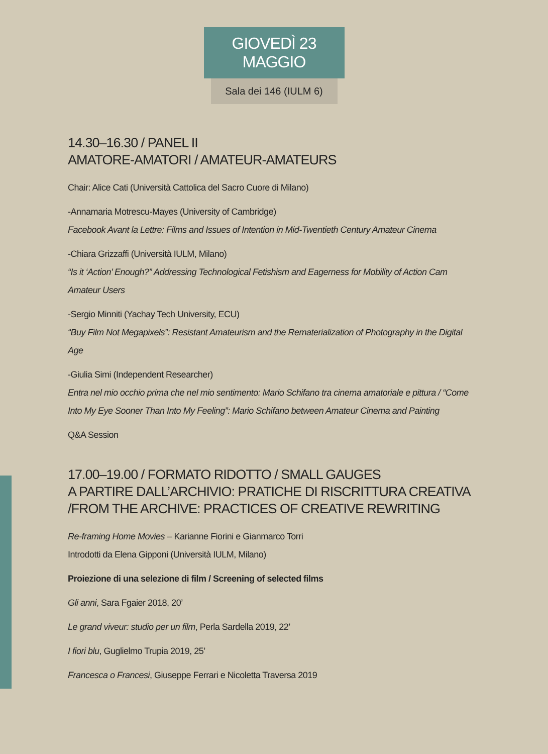GIOVEDÌ 23 MAGGIO
Sala dei 146 (IULM 6)
14.30–16.30 / PANEL II
AMATORE-AMATORI / AMATEUR-AMATEURS
Chair: Alice Cati (Università Cattolica del Sacro Cuore di Milano)
-Annamaria Motrescu-Mayes (University of Cambridge)
Facebook Avant la Lettre: Films and Issues of Intention in Mid-Twentieth Century Amateur Cinema
-Chiara Grizzaffi (Università IULM, Milano)
“Is it ‘Action’ Enough?” Addressing Technological Fetishism and Eagerness for Mobility of Action Cam Amateur Users
-Sergio Minniti (Yachay Tech University, ECU)
“Buy Film Not Megapixels”: Resistant Amateurism and the Rematerialization of Photography in the Digital Age
-Giulia Simi (Independent Researcher)
Entra nel mio occhio prima che nel mio sentimento: Mario Schifano tra cinema amatoriale e pittura / “Come Into My Eye Sooner Than Into My Feeling”: Mario Schifano between Amateur Cinema and Painting
Q&A Session
17.00–19.00 / FORMATO RIDOTTO / SMALL GAUGES
A PARTIRE DALL’ARCHIVIO: PRATICHE DI RISCRITTURA CREATIVA
/FROM THE ARCHIVE: PRACTICES OF CREATIVE REWRITING
Re-framing Home Movies – Karianne Fiorini e Gianmarco Torri
Introdotti da Elena Gipponi (Università IULM, Milano)
Proiezione di una selezione di film / Screening of selected films
Gli anni, Sara Fgaier 2018, 20’
Le grand viveur: studio per un film, Perla Sardella 2019, 22’
I fiori blu, Guglielmo Trupia 2019, 25’
Francesca o Francesi, Giuseppe Ferrari e Nicoletta Traversa 2019